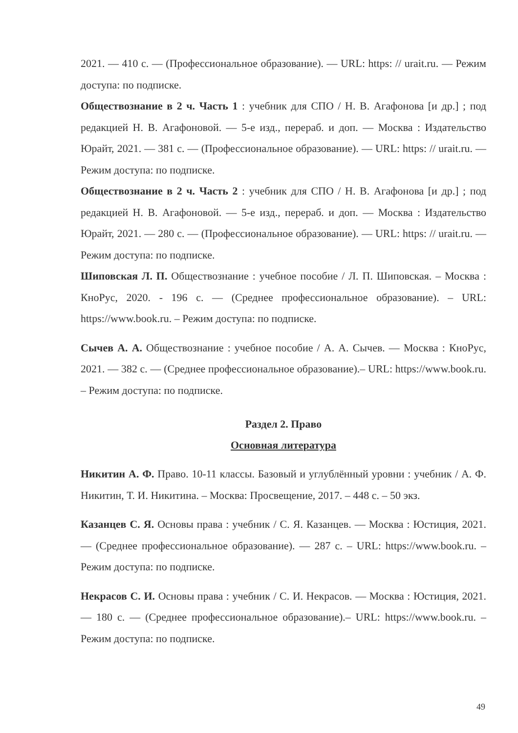2021. — 410 с. — (Профессиональное образование). — URL: https: // urait.ru. — Режим доступа: по подписке.
Обществознание в 2 ч. Часть 1 : учебник для СПО / Н. В. Агафонова [и др.] ; под редакцией Н. В. Агафоновой. — 5-е изд., перераб. и доп. — Москва : Издательство Юрайт, 2021. — 381 с. — (Профессиональное образование). — URL: https: // urait.ru. — Режим доступа: по подписке.
Обществознание в 2 ч. Часть 2 : учебник для СПО / Н. В. Агафонова [и др.] ; под редакцией Н. В. Агафоновой. — 5-е изд., перераб. и доп. — Москва : Издательство Юрайт, 2021. — 280 с. — (Профессиональное образование). — URL: https: // urait.ru. — Режим доступа: по подписке.
Шиповская Л. П. Обществознание : учебное пособие / Л. П. Шиповская. – Москва : КноРус, 2020. - 196 с. — (Среднее профессиональное образование). – URL: https://www.book.ru. – Режим доступа: по подписке.
Сычев А. А. Обществознание : учебное пособие / А. А. Сычев. — Москва : КноРус, 2021. — 382 с. — (Среднее профессиональное образование).– URL: https://www.book.ru. – Режим доступа: по подписке.
Раздел 2. Право
Основная литература
Никитин А. Ф. Право. 10-11 классы. Базовый и углублённый уровни : учебник / А. Ф. Никитин, Т. И. Никитина. – Москва: Просвещение, 2017. – 448 с. – 50 экз.
Казанцев С. Я. Основы права : учебник / С. Я. Казанцев. — Москва : Юстиция, 2021. — (Среднее профессиональное образование). — 287 с. – URL: https://www.book.ru. – Режим доступа: по подписке.
Некрасов С. И. Основы права : учебник / С. И. Некрасов. — Москва : Юстиция, 2021. — 180 с. — (Среднее профессиональное образование).– URL: https://www.book.ru. – Режим доступа: по подписке.
49